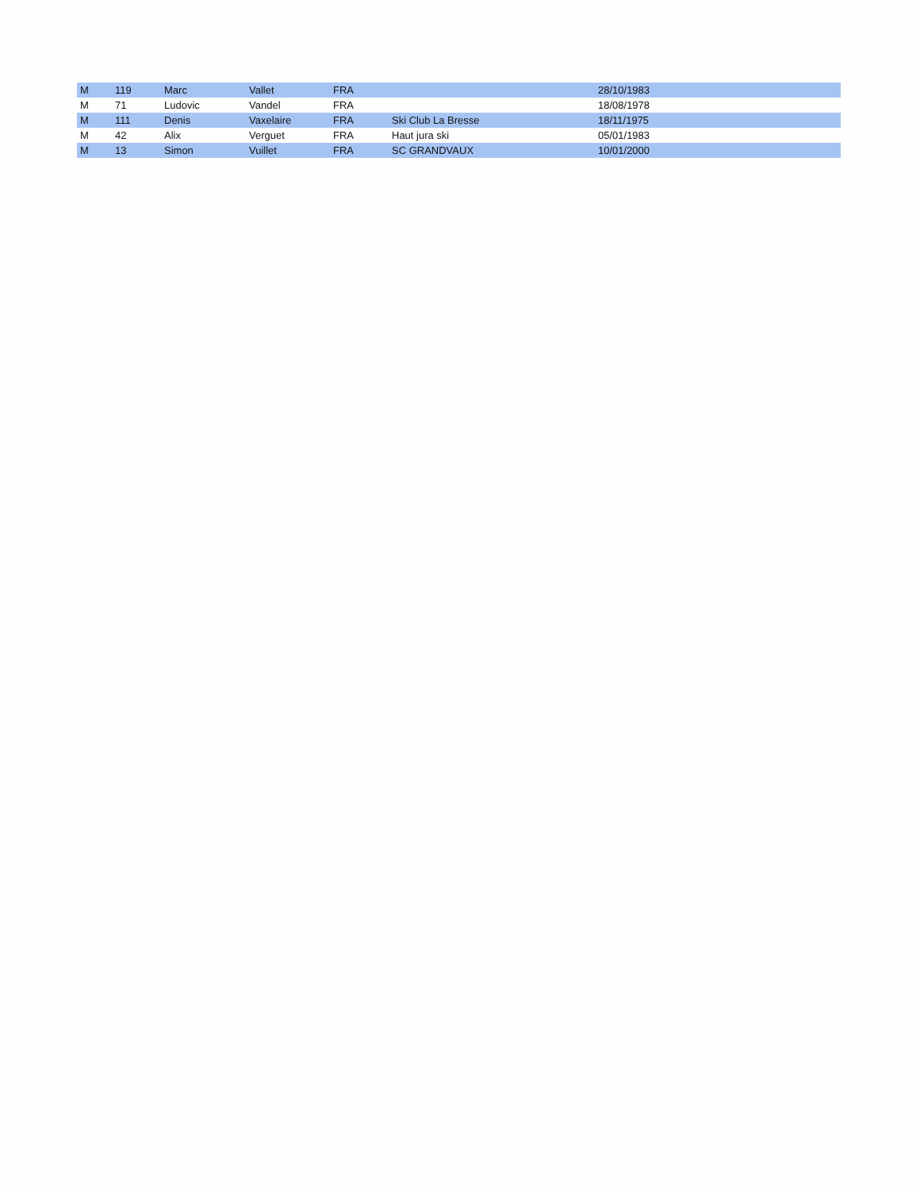| M | 119 | Marc | Vallet | FRA | | 28/10/1983 |
| M | 71 | Ludovic | Vandel | FRA | | 18/08/1978 |
| M | 111 | Denis | Vaxelaire | FRA | Ski Club La Bresse | 18/11/1975 |
| M | 42 | Alix | Verguet | FRA | Haut jura ski | 05/01/1983 |
| M | 13 | Simon | Vuillet | FRA | SC GRANDVAUX | 10/01/2000 |